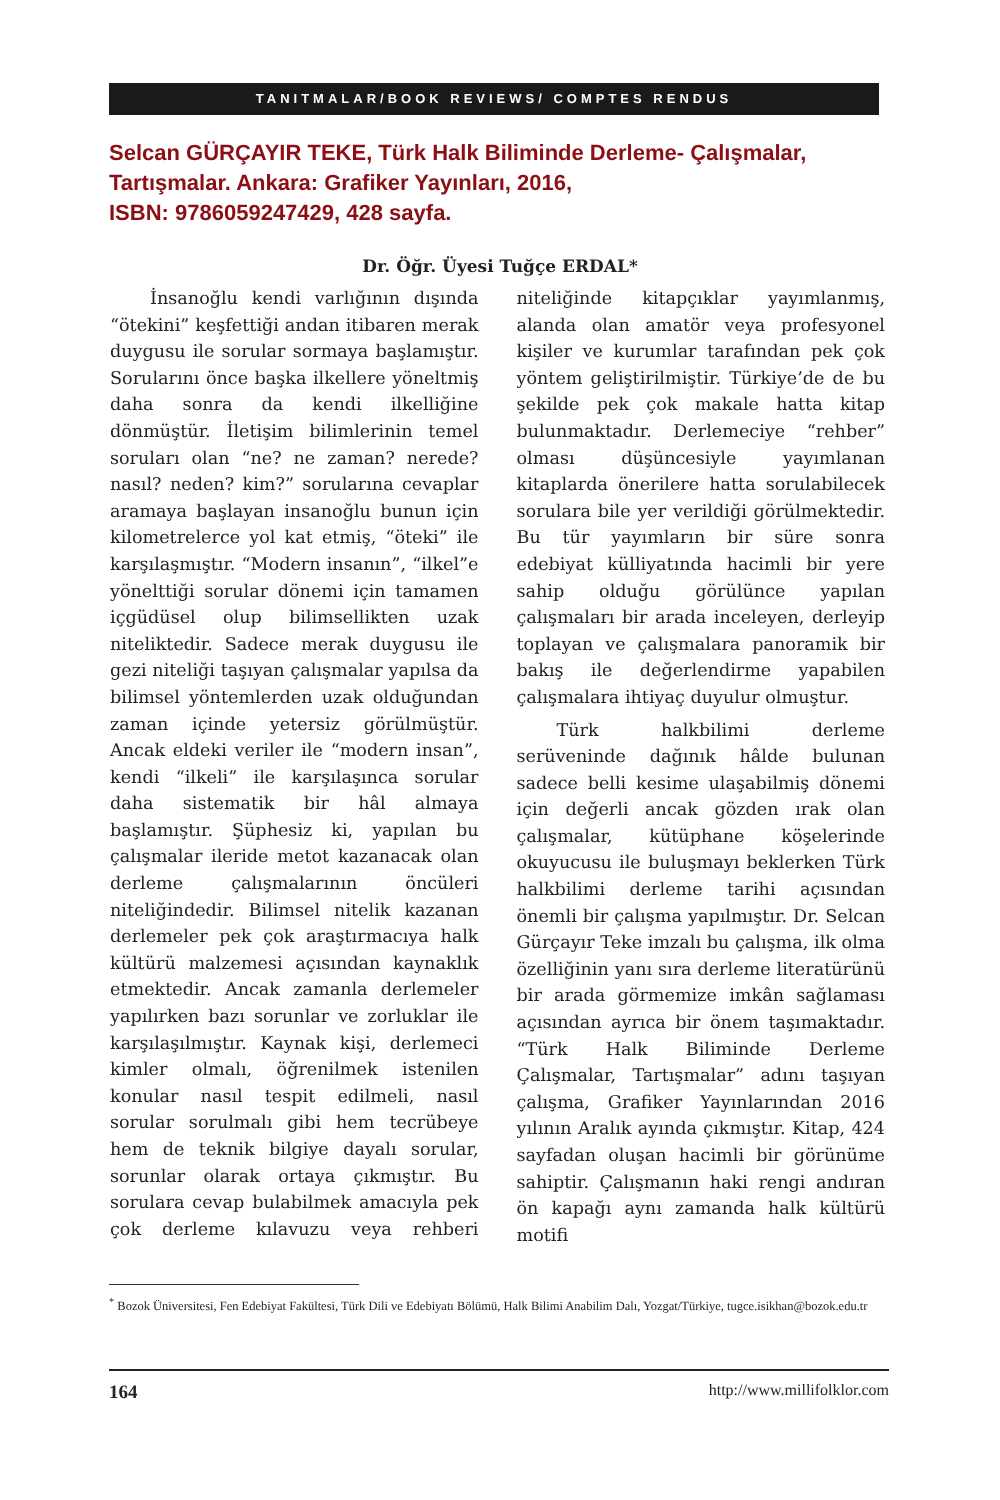TANITMALAR/BOOK REVIEWS/ COMPTES RENDUS
Selcan GÜRÇAYIR TEKE, Türk Halk Biliminde Derleme- Çalışmalar, Tartışmalar. Ankara: Grafiker Yayınları, 2016,
ISBN: 9786059247429, 428 sayfa.
Dr. Öğr. Üyesi Tuğçe ERDAL*
İnsanoğlu kendi varlığının dışında “ötekini” keşfettiği andan itibaren merak duygusu ile sorular sormaya başlamıştır. Sorularını önce başka ilkellere yöneltmiş daha sonra da kendi ilkelliğine dönmüştür. İletişim bilimlerinin temel soruları olan “ne? ne zaman? nerede? nasıl? neden? kim?” sorularına cevaplar aramaya başlayan insanoğlu bunun için kilometrelerce yol kat etmiş, “öteki” ile karşılaşmıştır. “Modern insanın”, “ilkel”e yönelttiği sorular dönemi için tamamen içgüdüsel olup bilimsellikten uzak niteliktedir. Sadece merak duygusu ile gezi niteliği taşıyan çalışmalar yapılsa da bilimsel yöntemlerden uzak olduğundan zaman içinde yetersiz görülmüştür. Ancak eldeki veriler ile “modern insan”, kendi “ilkeli” ile karşılaşınca sorular daha sistematik bir hâl almaya başlamıştır. Şüphesiz ki, yapılan bu çalışmalar ileride metot kazanacak olan derleme çalışmalarının öncüleri niteliğindedir. Bilimsel nitelik kazanan derlemeler pek çok araştırmacıya halk kültürü malzemesi açısından kaynaklık etmektedir. Ancak zamanla derlemeler yapılırken bazı sorunlar ve zorluklar ile karşılaşılmıştır. Kaynak kişi, derlemeci kimler olmalı, öğrenilmek istenilen konular nasıl tespit edilmeli, nasıl sorular sorulmalı gibi hem tecrübeye hem de teknik bilgiye dayalı sorular, sorunlar olarak ortaya çıkmıştır. Bu sorulara cevap bulabilmek amacıyla pek çok derleme kılavuzu veya rehberi niteliğinde kitapçıklar yayımlanmış, alanda olan amatör veya profesyonel kişiler ve kurumlar tarafından pek çok yöntem geliştirilmiştir. Türkiye’de de bu şekilde pek çok makale hatta kitap bulunmaktadır. Derlemeciye “rehber” olması düşüncesiyle yayımlanan kitaplarda önerilere hatta sorulabilecek sorulara bile yer verildiği görülmektedir. Bu tür yayımların bir süre sonra edebiyat külliyatında hacimli bir yere sahip olduğu görülünce yapılan çalışmaları bir arada inceleyen, derleyip toplayan ve çalışmalara panoramik bir bakış ile değerlendirme yapabilen çalışmalara ihtiyaç duyulur olmuştur.
Türk halkbilimi derleme serüveninde dağınık hâlde bulunan sadece belli kesime ulaşabilmiş dönemi için değerli ancak gözden ırak olan çalışmalar, kütüphane köşelerinde okuyucusu ile buluşmayı beklerken Türk halkbilimi derleme tarihi açısından önemli bir çalışma yapılmıştır. Dr. Selcan Gürçayır Teke imzalı bu çalışma, ilk olma özelliğinin yanı sıra derleme literatürünü bir arada görmemize imkân sağlaması açısından ayrıca bir önem taşımaktadır. “Türk Halk Biliminde Derleme Çalışmalar, Tartışmalar” adını taşıyan çalışma, Grafiker Yayınlarından 2016 yılının Aralık ayında çıkmıştır. Kitap, 424 sayfadan oluşan hacimli bir görünüme sahiptir. Çalışmanın haki rengi andıran ön kapağı aynı zamanda halk kültürü motifi
<sup>*</sup> Bozok Üniversitesi, Fen Edebiyat Fakültesi, Türk Dili ve Edebiyatı Bölümü, Halk Bilimi Anabilim Dalı, Yozgat/Türkiye, tugce.isikhan@bozok.edu.tr
164 http://www.millifolklor.com